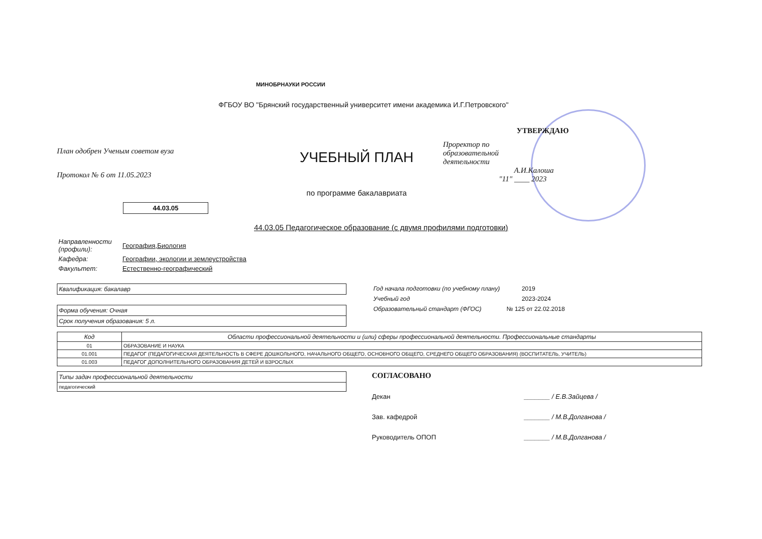МИНОБРНАУКИ РОССИИ
ФГБОУ ВО "Брянский государственный университет имени академика И.Г.Петровского"
План одобрен Ученым советом вуза
Протокол № 6 от 11.05.2023
УЧЕБНЫЙ ПЛАН
по программе бакалавриата
УТВЕРЖДАЮ
Проректор по
образовательной
деятельности А.И.Калоша
"11" ____ 2023
44.03.05
44.03.05 Педагогическое образование (с двумя профилями подготовки)
| Направленности (профили): | География,Биология |
| Кафедра: | Географии, экологии и землеустройства |
| Факультет: | Естественно-географический |
Квалификация: бакалавр
Форма обучения: Очная
Срок получения образования: 5 л.
| Год начала подготовки (по учебному плану) | 2019 |
| Учебный год | 2023-2024 |
| Образовательный стандарт (ФГОС) | № 125 от 22.02.2018 |
| Код | Области профессиональной деятельности и (или) сферы профессиональной деятельности. Профессиональные стандарты |
| --- | --- |
| 01 | ОБРАЗОВАНИЕ И НАУКА |
| 01.001 | ПЕДАГОГ (ПЕДАГОГИЧЕСКАЯ ДЕЯТЕЛЬНОСТЬ В СФЕРЕ ДОШКОЛЬНОГО, НАЧАЛЬНОГО ОБЩЕГО, ОСНОВНОГО ОБЩЕГО, СРЕДНЕГО ОБЩЕГО ОБРАЗОВАНИЯ) (ВОСПИТАТЕЛЬ, УЧИТЕЛЬ) |
| 01.003 | ПЕДАГОГ ДОПОЛНИТЕЛЬНОГО ОБРАЗОВАНИЯ ДЕТЕЙ И ВЗРОСЛЫХ |
Типы задач профессиональной деятельности
педагогический
СОГЛАСОВАНО
Декан _______ / Е.В.Зайцева /
Зав. кафедрой _______ / М.В.Долганова /
Руководитель ОПОП _______ / М.В.Долганова /